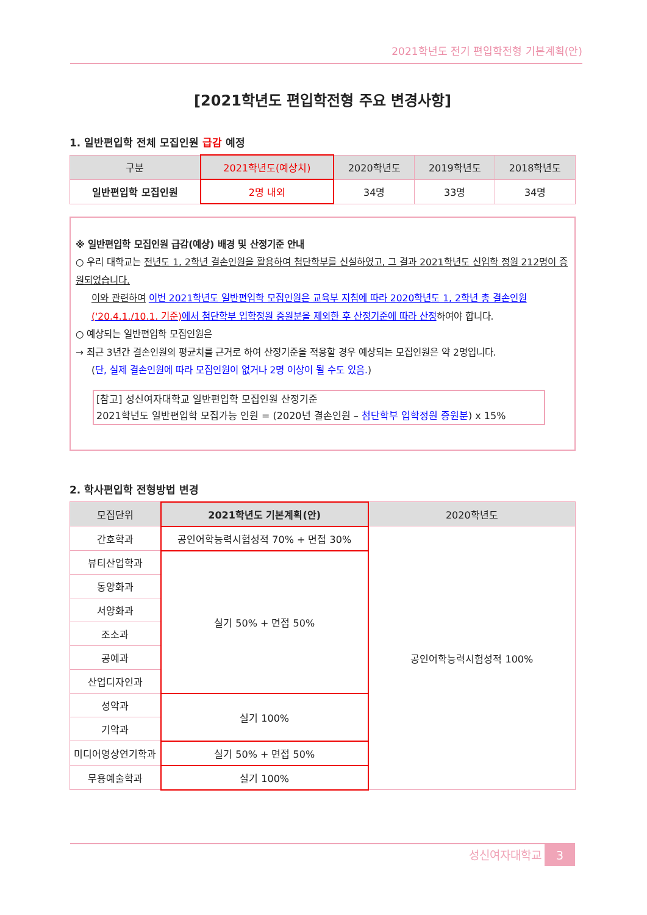2021학년도 전기 편입학전형 기본계획(안)
[2021학년도 편입학전형 주요 변경사항]
1. 일반편입학 전체 모집인원 급감 예정
| 구분 | 2021학년도(예상치) | 2020학년도 | 2019학년도 | 2018학년도 |
| --- | --- | --- | --- | --- |
| 일반편입학 모집인원 | 2명 내외 | 34명 | 33명 | 34명 |
※ 일반편입학 모집인원 급감(예상) 배경 및 산정기준 안내
○ 우리 대학교는 전년도 1, 2학년 결손인원을 활용하여 첨단학부를 신설하였고, 그 결과 2021학년도 신입학 정원 212명이 증원되었습니다.
이와 관련하여 이번 2021학년도 일반편입학 모집인원은 교육부 지침에 따라 2020학년도 1, 2학년 총 결손인원('20.4.1./10.1. 기준) 에서 첨단학부 입학정원 증원분을 제외한 후 산정기준에 따라 산정하여야 합니다.
○ 예상되는 일반편입학 모집인원은
→ 최근 3년간 결손인원의 평균치를 근거로 하여 산정기준을 적용할 경우 예상되는 모집인원은 약 2명입니다.
(단, 실제 결손인원에 따라 모집인원이 없거나 2명 이상이 될 수도 있음.)
[참고] 성신여자대학교 일반편입학 모집인원 산정기준
2021학년도 일반편입학 모집가능 인원 = (2020년 결손인원 – 첨단학부 입학정원 증원분) x 15%
2. 학사편입학 전형방법 변경
| 모집단위 | 2021학년도 기본계획(안) | 2020학년도 |
| --- | --- | --- |
| 간호학과 | 공인어학능력시험성적 70% + 면접 30% | 공인어학능력시험성적 100% |
| 뷰티산업학과 | 실기 50% + 면접 50% | |
| 동양화과 | | |
| 서양화과 | | |
| 조소과 | | |
| 공예과 | | |
| 산업디자인과 | | |
| 성악과 | 실기 100% | |
| 기악과 | | |
| 미디어영상연기학과 | 실기 50% + 면접 50% | |
| 무용예술학과 | 실기 100% | |
성신여자대학교 3